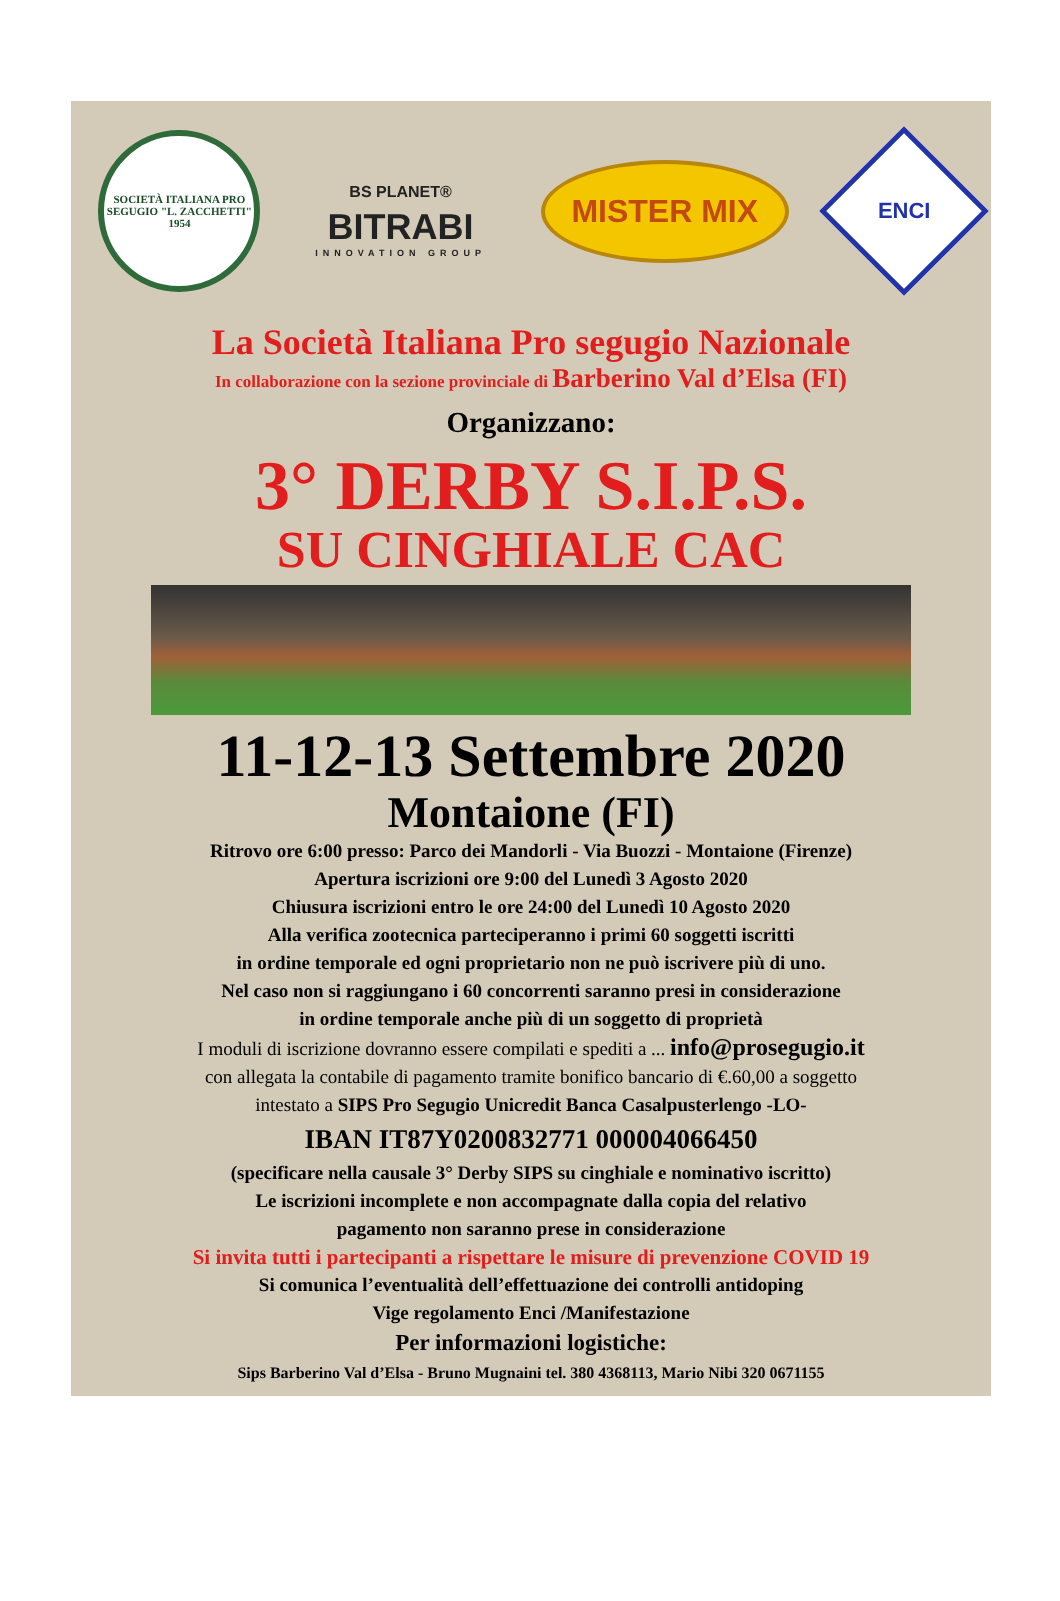SOCIETÀ ITALIANA PRO SEGUGIO "L. ZACCHETTI" 1954
BS PLANET®
BITRABI
INNOVATION GROUP
MISTER MIX
ENCI
La Società Italiana Pro segugio Nazionale
In collaborazione con la sezione provinciale di Barberino Val d’Elsa (FI)
Organizzano:
3° DERBY S.I.P.S.
SU CINGHIALE CAC
11-12-13 Settembre 2020
Montaione (FI)
Ritrovo ore 6:00 presso: Parco dei Mandorli - Via Buozzi - Montaione (Firenze)
Apertura iscrizioni ore 9:00 del Lunedì 3 Agosto 2020
Chiusura iscrizioni entro le ore 24:00 del Lunedì 10 Agosto 2020
Alla verifica zootecnica parteciperanno i primi 60 soggetti iscritti
in ordine temporale ed ogni proprietario non ne può iscrivere più di uno.
Nel caso non si raggiungano i 60 concorrenti saranno presi in considerazione
in ordine temporale anche più di un soggetto di proprietà
I moduli di iscrizione dovranno essere compilati e spediti a ... info@prosegugio.it
con allegata la contabile di pagamento tramite bonifico bancario di €.60,00 a soggetto
intestato a SIPS Pro Segugio Unicredit Banca Casalpusterlengo -LO-
IBAN IT87Y0200832771 000004066450
(specificare nella causale 3° Derby SIPS su cinghiale e nominativo iscritto)
Le iscrizioni incomplete e non accompagnate dalla copia del relativo
pagamento non saranno prese in considerazione
Si invita tutti i partecipanti a rispettare le misure di prevenzione COVID 19
Si comunica l’eventualità dell’effettuazione dei controlli antidoping
Vige regolamento Enci /Manifestazione
Per informazioni logistiche:
Sips Barberino Val d’Elsa - Bruno Mugnaini tel. 380 4368113, Mario Nibi 320 0671155